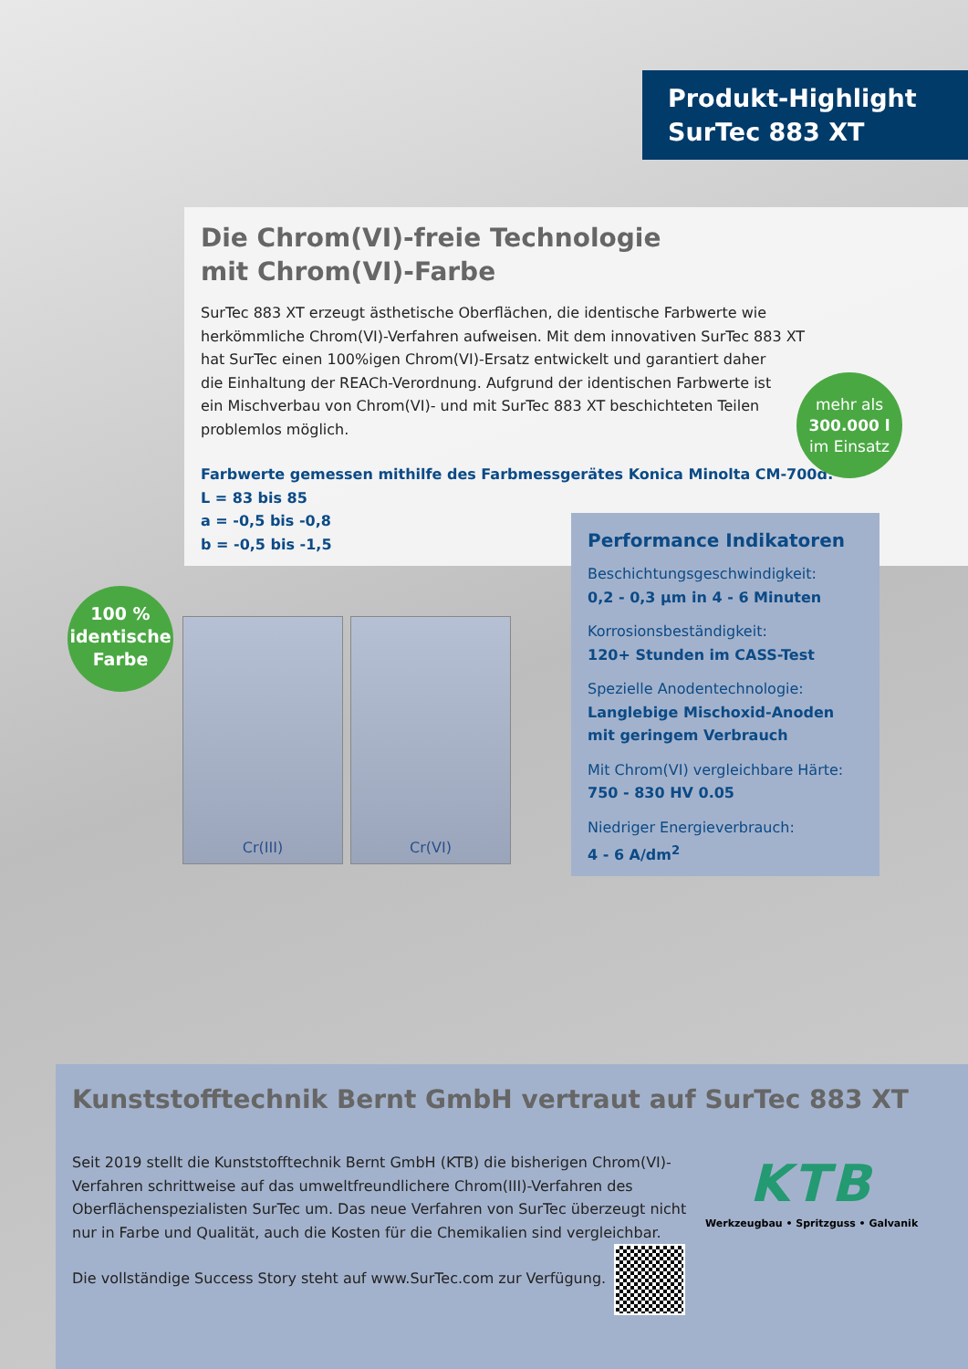Produkt-Highlight
SurTec 883 XT
Die Chrom(VI)-freie Technologie
mit Chrom(VI)-Farbe
SurTec 883 XT erzeugt ästhetische Oberflächen, die identische Farbwerte wie
herkömmliche Chrom(VI)-Verfahren aufweisen. Mit dem innovativen SurTec 883 XT
hat SurTec einen 100%igen Chrom(VI)-Ersatz entwickelt und garantiert daher
die Einhaltung der REACh-Verordnung. Aufgrund der identischen Farbwerte ist
ein Mischverbau von Chrom(VI)- und mit SurTec 883 XT beschichteten Teilen
problemlos möglich.
Farbwerte gemessen mithilfe des Farbmessgerätes Konica Minolta CM-700d:
L = 83 bis 85
a = -0,5 bis -0,8
b = -0,5 bis -1,5
mehr als
300.000 l
im Einsatz
100 %
identische
Farbe
Cr(III) Cr(VI)
Performance Indikatoren
Beschichtungsgeschwindigkeit:
0,2 - 0,3 µm in 4 - 6 Minuten
Korrosionsbeständigkeit:
120+ Stunden im CASS-Test
Spezielle Anodentechnologie:
Langlebige Mischoxid-Anoden mit geringem Verbrauch
Mit Chrom(VI) vergleichbare Härte:
750 - 830 HV 0.05
Niedriger Energieverbrauch:
4 - 6 A/dm<sup>2</sup>
Kunststofftechnik Bernt GmbH vertraut auf SurTec 883 XT
Seit 2019 stellt die Kunststofftechnik Bernt GmbH (KTB) die bisherigen Chrom(VI)-Verfahren schrittweise auf das umweltfreundlichere Chrom(III)-Verfahren des Oberflächenspezialisten SurTec um. Das neue Verfahren von SurTec überzeugt nicht nur in Farbe und Qualität, auch die Kosten für die Chemikalien sind vergleichbar.
Die vollständige Success Story steht auf www.SurTec.com zur Verfügung.
KTB
Werkzeugbau • Spritzguss • Galvanik